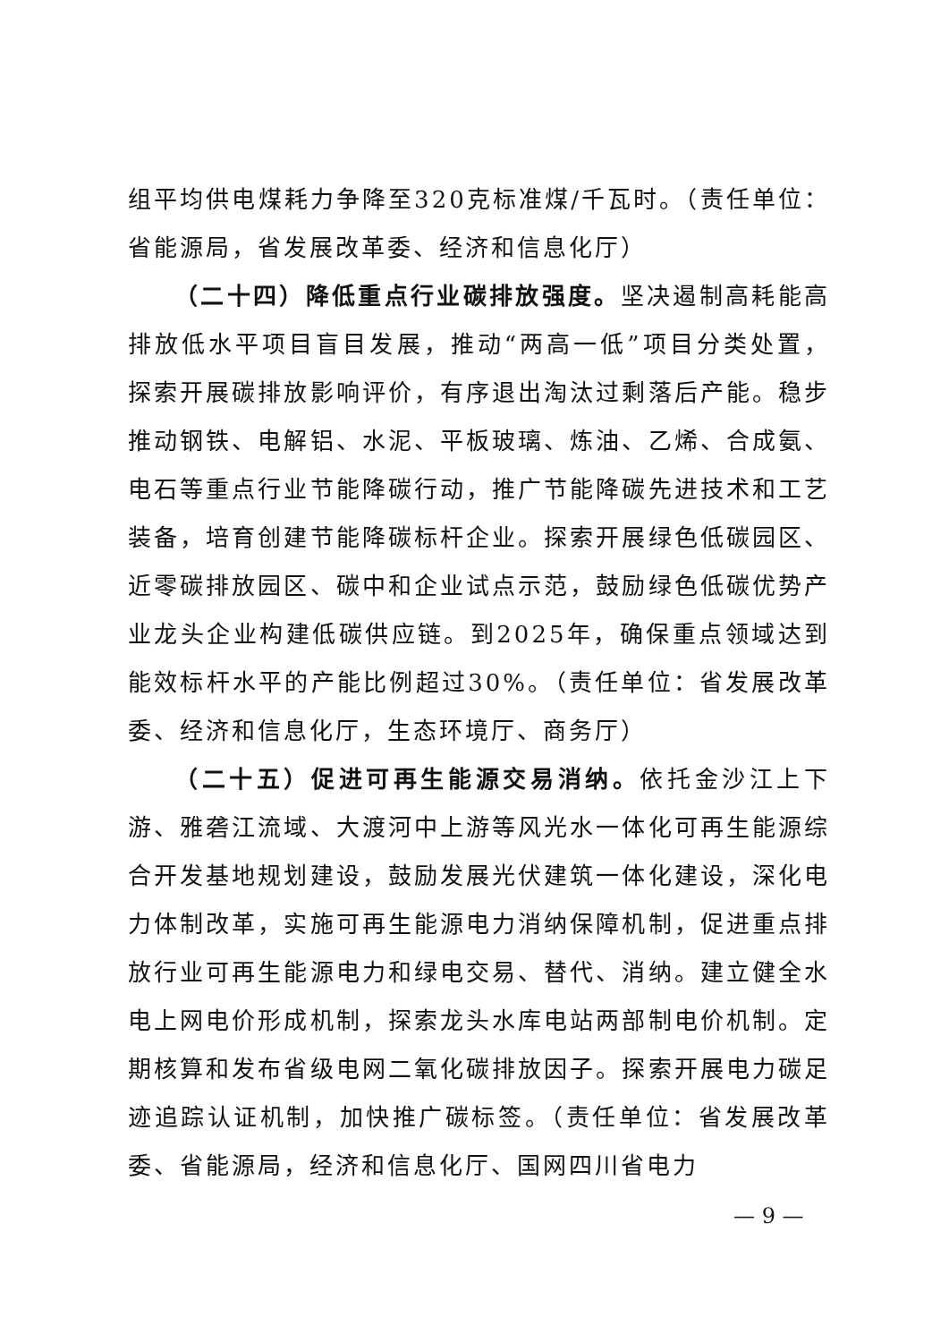组平均供电煤耗力争降至320克标准煤/千瓦时。（责任单位：省能源局，省发展改革委、经济和信息化厅）
（二十四）降低重点行业碳排放强度。坚决遏制高耗能高排放低水平项目盲目发展，推动“两高一低”项目分类处置，探索开展碳排放影响评价，有序退出淘汰过剩落后产能。稳步推动钢铁、电解铝、水泥、平板玻璃、炼油、乙烯、合成氨、电石等重点行业节能降碳行动，推广节能降碳先进技术和工艺装备，培育创建节能降碳标杆企业。探索开展绿色低碳园区、近零碳排放园区、碳中和企业试点示范，鼓励绿色低碳优势产业龙头企业构建低碳供应链。到2025年，确保重点领域达到能效标杆水平的产能比例超过30%。（责任单位：省发展改革委、经济和信息化厅，生态环境厅、商务厅）
（二十五）促进可再生能源交易消纳。依托金沙江上下游、雅砻江流域、大渡河中上游等风光水一体化可再生能源综合开发基地规划建设，鼓励发展光伏建筑一体化建设，深化电力体制改革，实施可再生能源电力消纳保障机制，促进重点排放行业可再生能源电力和绿电交易、替代、消纳。建立健全水电上网电价形成机制，探索龙头水库电站两部制电价机制。定期核算和发布省级电网二氧化碳排放因子。探索开展电力碳足迹追踪认证机制，加快推广碳标签。（责任单位：省发展改革委、省能源局，经济和信息化厅、国网四川省电力
— 9 —